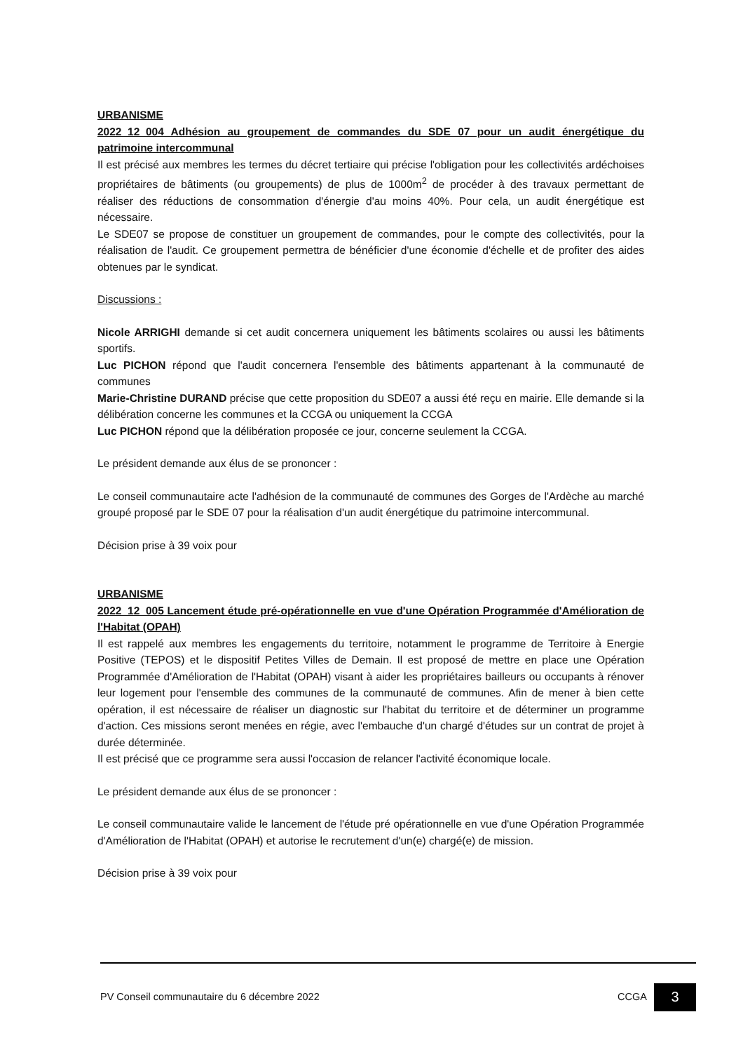URBANISME
2022_12_004 Adhésion au groupement de commandes du SDE 07 pour un audit énergétique du patrimoine intercommunal
Il est précisé aux membres les termes du décret tertiaire qui précise l'obligation pour les collectivités ardéchoises propriétaires de bâtiments (ou groupements) de plus de 1000m<sup>2</sup> de procéder à des travaux permettant de réaliser des réductions de consommation d'énergie d'au moins 40%. Pour cela, un audit énergétique est nécessaire.
Le SDE07 se propose de constituer un groupement de commandes, pour le compte des collectivités, pour la réalisation de l'audit. Ce groupement permettra de bénéficier d'une économie d'échelle et de profiter des aides obtenues par le syndicat.
Discussions :
Nicole ARRIGHI demande si cet audit concernera uniquement les bâtiments scolaires ou aussi les bâtiments sportifs.
Luc PICHON répond que l'audit concernera l'ensemble des bâtiments appartenant à la communauté de communes
Marie-Christine DURAND précise que cette proposition du SDE07 a aussi été reçu en mairie. Elle demande si la délibération concerne les communes et la CCGA ou uniquement la CCGA
Luc PICHON répond que la délibération proposée ce jour, concerne seulement la CCGA.
Le président demande aux élus de se prononcer :
Le conseil communautaire acte l'adhésion de la communauté de communes des Gorges de l'Ardèche au marché groupé proposé par le SDE 07 pour la réalisation d'un audit énergétique du patrimoine intercommunal.
Décision prise à 39 voix pour
URBANISME
2022_12_005 Lancement étude pré-opérationnelle en vue d'une Opération Programmée d'Amélioration de l'Habitat (OPAH)
Il est rappelé aux membres les engagements du territoire, notamment le programme de Territoire à Energie Positive (TEPOS) et le dispositif Petites Villes de Demain. Il est proposé de mettre en place une Opération Programmée d'Amélioration de l'Habitat (OPAH) visant à aider les propriétaires bailleurs ou occupants à rénover leur logement pour l'ensemble des communes de la communauté de communes. Afin de mener à bien cette opération, il est nécessaire de réaliser un diagnostic sur l'habitat du territoire et de déterminer un programme d'action. Ces missions seront menées en régie, avec l'embauche d'un chargé d'études sur un contrat de projet à durée déterminée.
Il est précisé que ce programme sera aussi l'occasion de relancer l'activité économique locale.
Le président demande aux élus de se prononcer :
Le conseil communautaire valide le lancement de l'étude pré opérationnelle en vue d'une Opération Programmée d'Amélioration de l'Habitat (OPAH) et autorise le recrutement d'un(e) chargé(e) de mission.
Décision prise à 39 voix pour
PV Conseil communautaire du 6 décembre 2022 CCGA 3